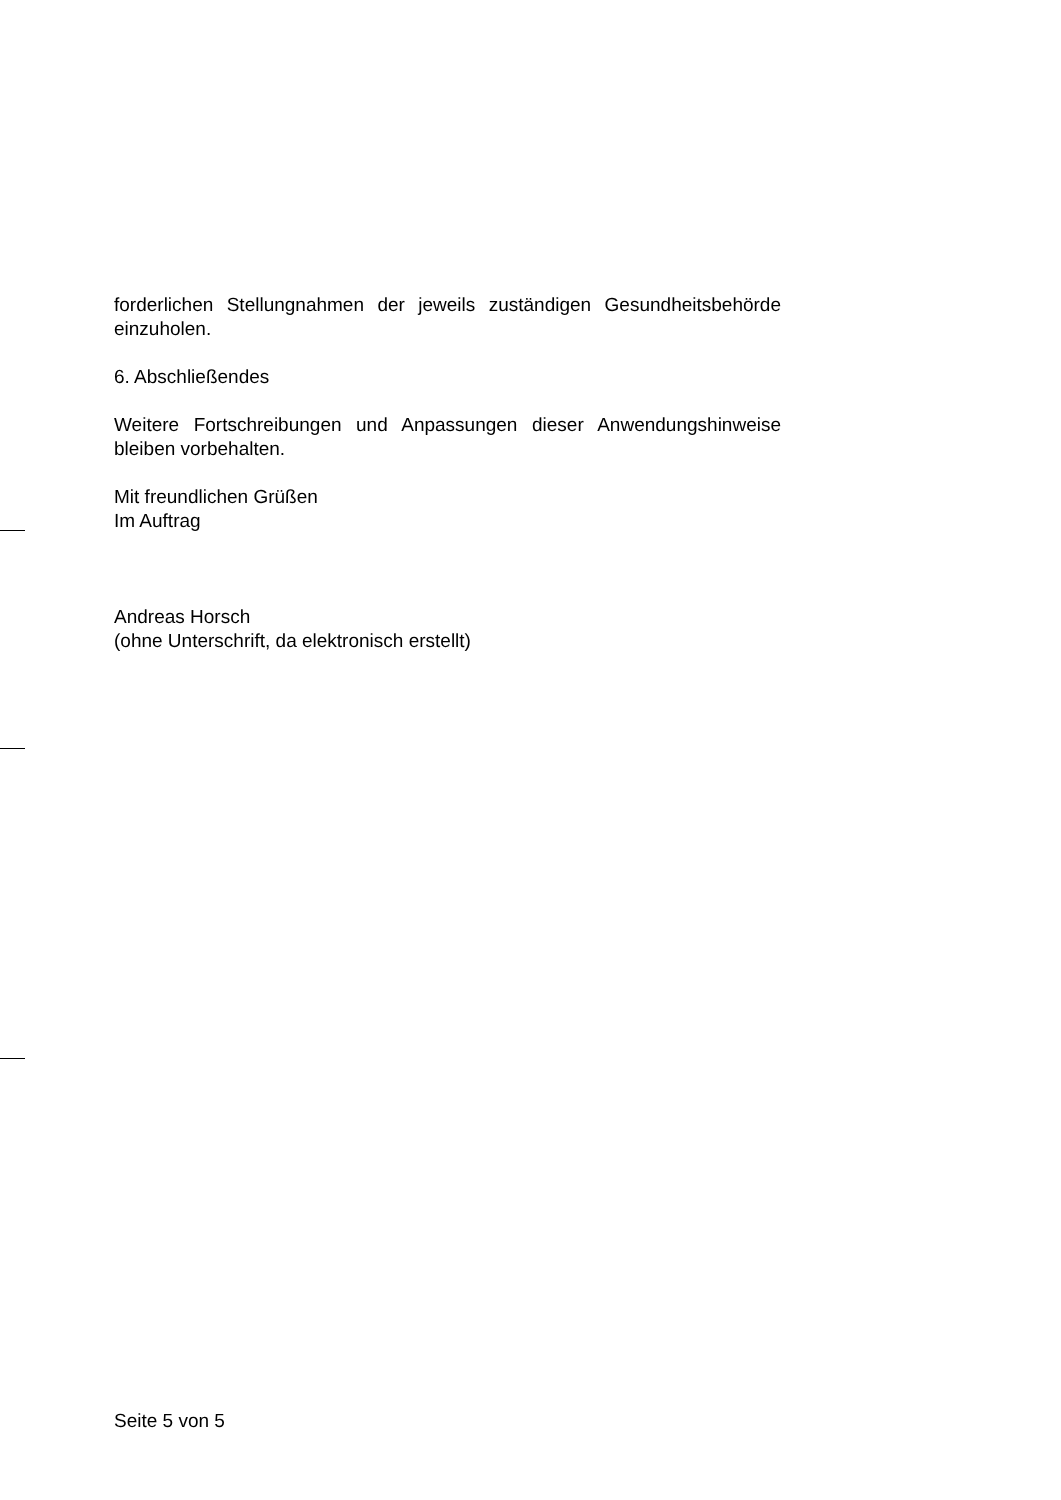forderlichen Stellungnahmen der jeweils zuständigen Gesundheitsbehörde einzuholen.
6. Abschließendes
Weitere Fortschreibungen und Anpassungen dieser Anwendungshinweise bleiben vorbehalten.
Mit freundlichen Grüßen
Im Auftrag
Andreas Horsch
(ohne Unterschrift, da elektronisch erstellt)
Seite 5 von 5